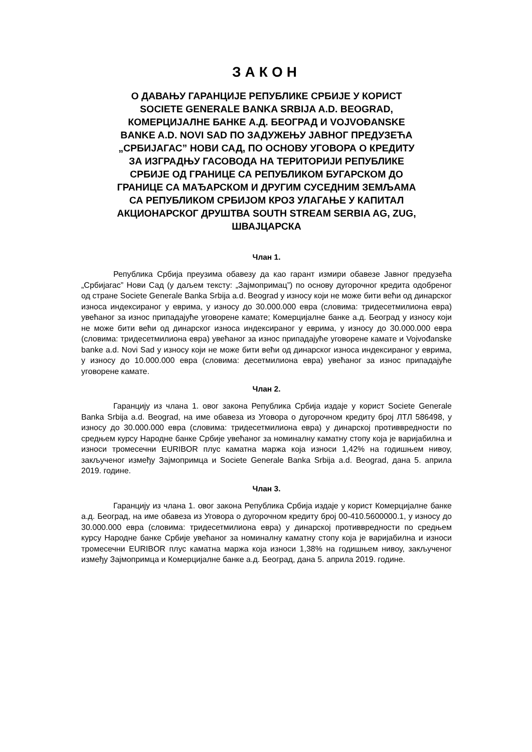ЗАКОН
О ДАВАЊУ ГАРАНЦИЈЕ РЕПУБЛИКЕ СРБИЈЕ У КОРИСТ SOCIETE GENERALE BANKA SRBIJA A.D. BEOGRAD, КОМЕРЦИЈАЛНЕ БАНКЕ А.Д. БЕОГРАД И VOJVOĐANSKE BANKE A.D. NOVI SAD ПО ЗАДУЖЕЊУ ЈАВНОГ ПРЕДУЗЕЋА „СРБИЈАГАС” НОВИ САД, ПО ОСНОВУ УГОВОРА О КРЕДИТУ ЗА ИЗГРАДЊУ ГАСОВОДА НА ТЕРИТОРИЈИ РЕПУБЛИКЕ СРБИЈЕ ОД ГРАНИЦЕ СА РЕПУБЛИКОМ БУГАРСКОМ ДО ГРАНИЦЕ СА МАЂАРСКОМ И ДРУГИМ СУСЕДНИМ ЗЕМЉАМА СА РЕПУБЛИКОМ СРБИЈОМ КРОЗ УЛАГАЊЕ У КАПИТАЛ АКЦИОНАРСКОГ ДРУШТВА SOUTH STREAM SERBIA AG, ZUG, ШВАЈЦАРСКА
Члан 1.
Република Србија преузима обавезу да као гарант измири обавезе Јавног предузећа „Србијагас” Нови Сад (у даљем тексту: „Зајмопримац”) по основу дугорочног кредита одобреног од стране Societe Generale Banka Srbija a.d. Beograd у износу који не може бити већи од динарског износа индексираног у еврима, у износу до 30.000.000 евра (словима: тридесетмилиона евра) увећаног за износ припадајуће уговорене камате; Комерцијалне банке а.д. Београд у износу који не може бити већи од динарског износа индексираног у еврима, у износу до 30.000.000 евра (словима: тридесетмилиона евра) увећаног за износ припадајуће уговорене камате и Vojvođanske banke a.d. Novi Sad у износу који не може бити већи од динарског износа индексираног у еврима, у износу до 10.000.000 евра (словима: десетмилиона евра) увећаног за износ припадајуће уговорене камате.
Члан 2.
Гаранцију из члана 1. овог закона Република Србија издаје у корист Societe Generale Banka Srbija a.d. Beograd, на име обавеза из Уговора о дугорочном кредиту број ЛТЛ 586498, у износу до 30.000.000 евра (словима: тридесетмилиона евра) у динарској противвредности по средњем курсу Народне банке Србије увећаног за номиналну каматну стопу која је варијабилна и износи тромесечни EURIBOR плус каматна маржа која износи 1,42% на годишњем нивоу, закљученог између Зајмопримца и Societe Generale Banka Srbija a.d. Beograd, дана 5. априла 2019. године.
Члан 3.
Гаранцију из члана 1. овог закона Република Србија издаје у корист Комерцијалне банке а.д. Београд, на име обавеза из Уговора о дугорочном кредиту број 00-410.5600000.1, у износу до 30.000.000 евра (словима: тридесетмилиона евра) у динарској противвредности по средњем курсу Народне банке Србије увећаног за номиналну каматну стопу која је варијабилна и износи тромесечни EURIBOR плус каматна маржа која износи 1,38% на годишњем нивоу, закљученог између Зајмопримца и Комерцијалне банке а.д. Београд, дана 5. априла 2019. године.